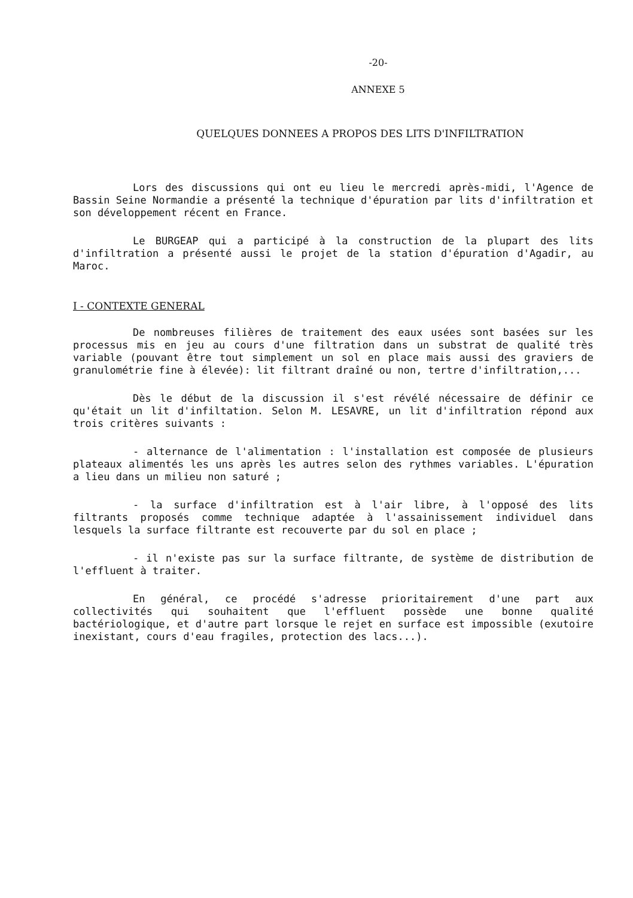-20-
ANNEXE 5
QUELQUES DONNEES A PROPOS DES LITS D'INFILTRATION
Lors des discussions qui ont eu lieu le mercredi après-midi, l'Agence de Bassin Seine Normandie a présenté la technique d'épuration par lits d'infiltration et son développement récent en France.
Le BURGEAP qui a participé à la construction de la plupart des lits d'infiltration a présenté aussi le projet de la station d'épuration d'Agadir, au Maroc.
I - CONTEXTE GENERAL
De nombreuses filières de traitement des eaux usées sont basées sur les processus mis en jeu au cours d'une filtration dans un substrat de qualité très variable (pouvant être tout simplement un sol en place mais aussi des graviers de granulométrie fine à élevée): lit filtrant draîné ou non, tertre d'infiltration,...
Dès le début de la discussion il s'est révélé nécessaire de définir ce qu'était un lit d'infiltation. Selon M. LESAVRE, un lit d'infiltration répond aux trois critères suivants :
- alternance de l'alimentation : l'installation est composée de plusieurs plateaux alimentés les uns après les autres selon des rythmes variables. L'épuration a lieu dans un milieu non saturé ;
- la surface d'infiltration est à l'air libre, à l'opposé des lits filtrants proposés comme technique adaptée à l'assainissement individuel dans lesquels la surface filtrante est recouverte par du sol en place ;
- il n'existe pas sur la surface filtrante, de système de distribution de l'effluent à traiter.
En général, ce procédé s'adresse prioritairement d'une part aux collectivités qui souhaitent que l'effluent possède une bonne qualité bactériologique, et d'autre part lorsque le rejet en surface est impossible (exutoire inexistant, cours d'eau fragiles, protection des lacs...).